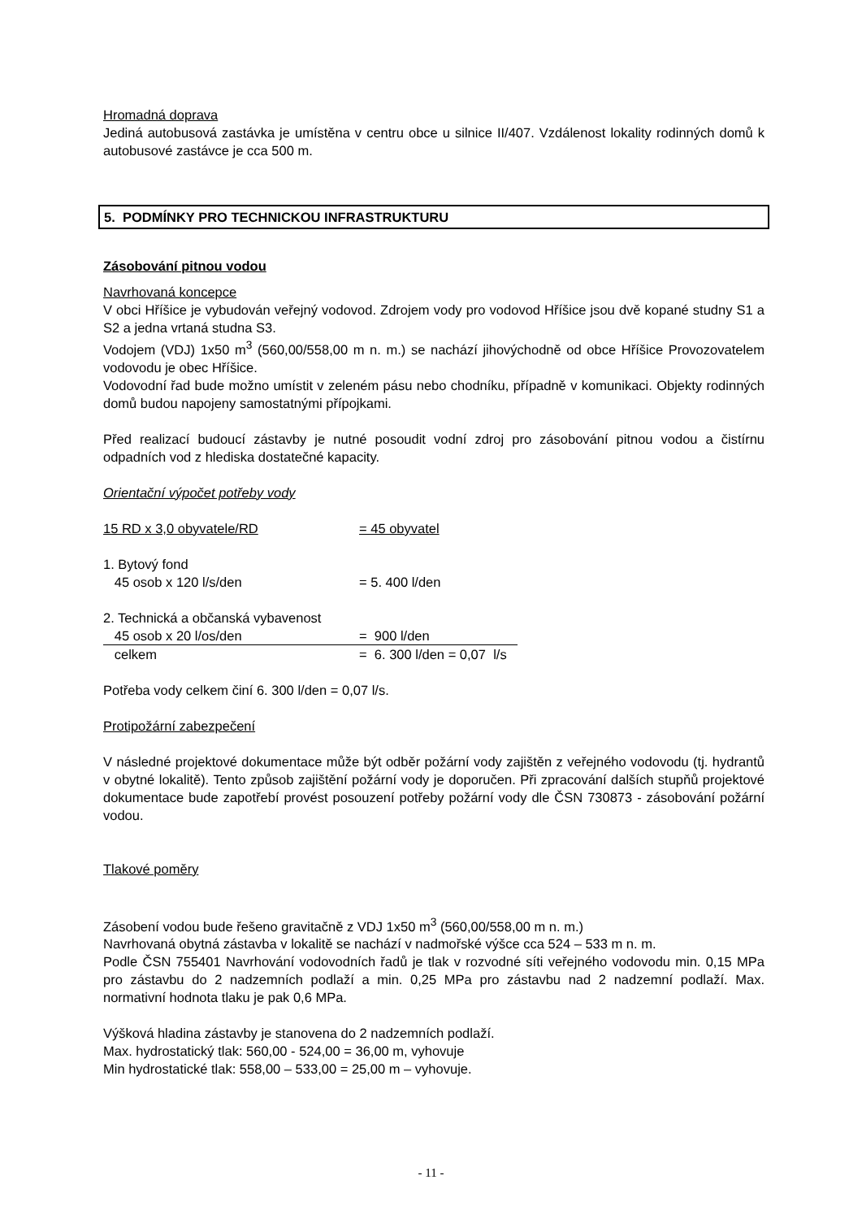Hromadná doprava
Jediná autobusová zastávka je umístěna v centru obce u silnice II/407. Vzdálenost lokality rodinných domů k autobusové zastávce je cca 500 m.
5. PODMÍNKY PRO TECHNICKOU INFRASTRUKTURU
Zásobování pitnou vodou
Navrhovaná koncepce
V obci Hříšice je vybudován veřejný vodovod. Zdrojem vody pro vodovod Hříšice jsou dvě kopané studny S1 a S2 a jedna vrtaná studna S3.
Vodojem (VDJ) 1x50 m<sup>3</sup> (560,00/558,00 m n. m.) se nachází jihovýchodně od obce Hříšice Provozovatelem vodovodu je obec Hříšice.
Vodovodní řad bude možno umístit v zeleném pásu nebo chodníku, případně v komunikaci. Objekty rodinných domů budou napojeny samostatnými přípojkami.
Před realizací budoucí zástavby je nutné posoudit vodní zdroj pro zásobování pitnou vodou a čistírnu odpadních vod z hlediska dostatečné kapacity.
Orientační výpočet potřeby vody
15 RD x 3,0 obyvatele/RD = 45 obyvatel
1. Bytový fond
45 osob x 120 l/s/den = 5. 400 l/den
2. Technická a občanská vybavenost
45 osob x 20 l/os/den = 900 l/den
celkem = 6. 300 l/den = 0,07 l/s
Potřeba vody celkem činí 6. 300 l/den = 0,07 l/s.
Protipožární zabezpečení
V následné projektové dokumentace může být odběr požární vody zajištěn z veřejného vodovodu (tj. hydrantů v obytné lokalitě). Tento způsob zajištění požární vody je doporučen. Při zpracování dalších stupňů projektové dokumentace bude zapotřebí provést posouzení potřeby požární vody dle ČSN 730873 - zásobování požární vodou.
Tlakové poměry
Zásobení vodou bude řešeno gravitačně z VDJ 1x50 m<sup>3</sup> (560,00/558,00 m n. m.)
Navrhovaná obytná zástavba v lokalitě se nachází v nadmořské výšce cca 524 – 533 m n. m.
Podle ČSN 755401 Navrhování vodovodních řadů je tlak v rozvodné síti veřejného vodovodu min. 0,15 MPa pro zástavbu do 2 nadzemních podlaží a min. 0,25 MPa pro zástavbu nad 2 nadzemní podlaží. Max. normativní hodnota tlaku je pak 0,6 MPa.
Výšková hladina zástavby je stanovena do 2 nadzemních podlaží.
Max. hydrostatický tlak: 560,00 - 524,00 = 36,00 m, vyhovuje
Min hydrostatické tlak: 558,00 – 533,00 = 25,00 m – vyhovuje.
- 11 -